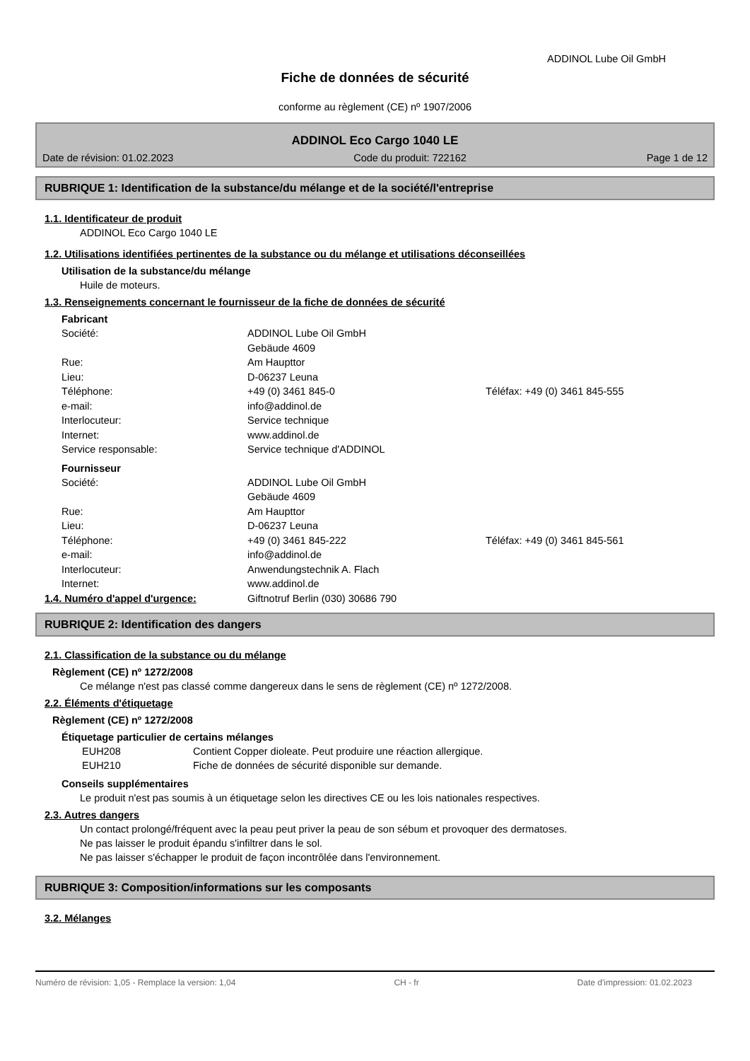ADDINOL Lube Oil GmbH
Fiche de données de sécurité
conforme au règlement (CE) nº 1907/2006
ADDINOL Eco Cargo 1040 LE
Date de révision: 01.02.2023 Code du produit: 722162 Page 1 de 12
RUBRIQUE 1: Identification de la substance/du mélange et de la société/l'entreprise
1.1. Identificateur de produit
ADDINOL Eco Cargo 1040 LE
1.2. Utilisations identifiées pertinentes de la substance ou du mélange et utilisations déconseillées
Utilisation de la substance/du mélange
Huile de moteurs.
1.3. Renseignements concernant le fournisseur de la fiche de données de sécurité
Fabricant
Société: ADDINOL Lube Oil GmbH Gebäude 4609 Rue: Am Haupttor Lieu: D-06237 Leuna Téléphone: +49 (0) 3461 845-0 Téléfax: +49 (0) 3461 845-555 e-mail: info@addinol.de Interlocuteur: Service technique Internet: www.addinol.de Service responsable: Service technique d'ADDINOL
Fournisseur
Société: ADDINOL Lube Oil GmbH Gebäude 4609 Rue: Am Haupttor Lieu: D-06237 Leuna Téléphone: +49 (0) 3461 845-222 Téléfax: +49 (0) 3461 845-561 e-mail: info@addinol.de Interlocuteur: Anwendungstechnik A. Flach Internet: www.addinol.de
1.4. Numéro d'appel d'urgence: Giftnotruf Berlin (030) 30686 790
RUBRIQUE 2: Identification des dangers
2.1. Classification de la substance ou du mélange
Règlement (CE) nº 1272/2008
Ce mélange n'est pas classé comme dangereux dans le sens de règlement (CE) nº 1272/2008.
2.2. Éléments d'étiquetage
Règlement (CE) nº 1272/2008
Étiquetage particulier de certains mélanges
EUH208 Contient Copper dioleate. Peut produire une réaction allergique. EUH210 Fiche de données de sécurité disponible sur demande.
Conseils supplémentaires
Le produit n'est pas soumis à un étiquetage selon les directives CE ou les lois nationales respectives.
2.3. Autres dangers
Un contact prolongé/fréquent avec la peau peut priver la peau de son sébum et provoquer des dermatoses.
Ne pas laisser le produit épandu s'infiltrer dans le sol.
Ne pas laisser s'échapper le produit de façon incontrôlée dans l'environnement.
RUBRIQUE 3: Composition/informations sur les composants
3.2. Mélanges
Numéro de révision: 1,05 - Remplace la version: 1,04 CH - fr Date d'impression: 01.02.2023